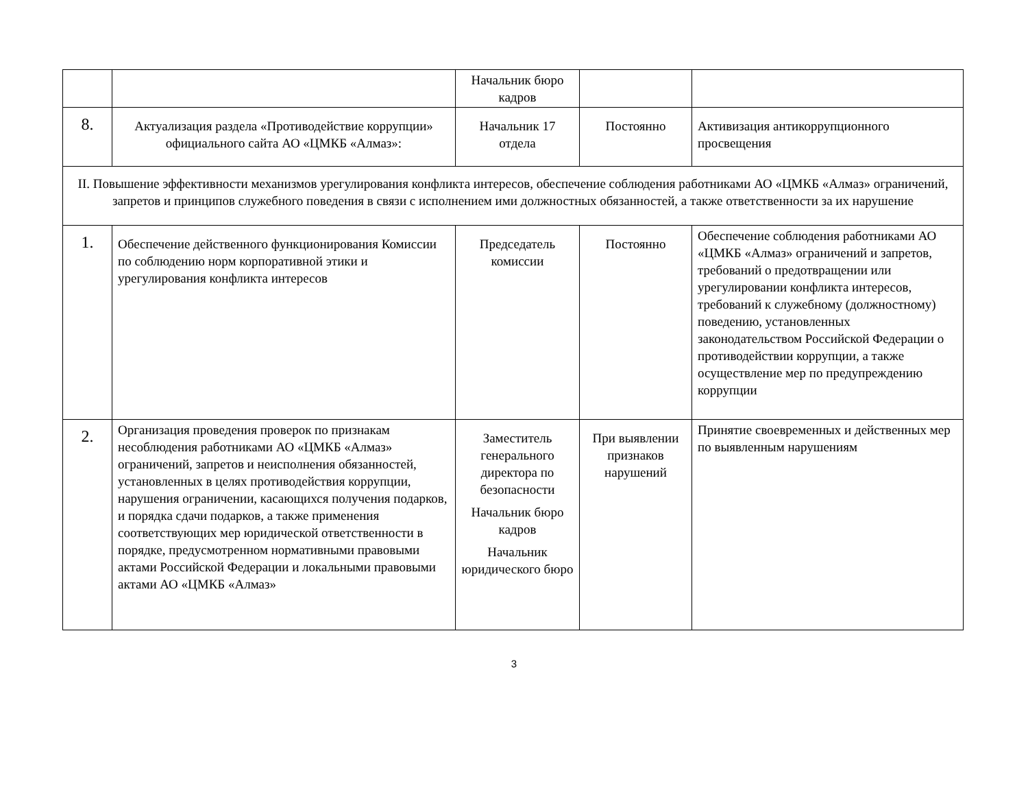| | | Начальник бюро кадров | | |
| 8. | Актуализация раздела «Противодействие коррупции» официального сайта АО «ЦМКБ «Алмаз»: | Начальник 17 отдела | Постоянно | Активизация антикоррупционного просвещения |
| II. Повышение эффективности механизмов урегулирования конфликта интересов, обеспечение соблюдения работниками АО «ЦМКБ «Алмаз» ограничений, запретов и принципов служебного поведения в связи с исполнением ими должностных обязанностей, а также ответственности за их нарушение | | | | |
| 1. | Обеспечение действенного функционирования Комиссии по соблюдению норм корпоративной этики и урегулирования конфликта интересов | Председатель комиссии | Постоянно | Обеспечение соблюдения работниками АО «ЦМКБ «Алмаз» ограничений и запретов, требований о предотвращении или урегулировании конфликта интересов, требований к служебному (должностному) поведению, установленных законодательством Российской Федерации о противодействии коррупции, а также осуществление мер по предупреждению коррупции |
| 2. | Организация проведения проверок по признакам несоблюдения работниками АО «ЦМКБ «Алмаз» ограничений, запретов и неисполнения обязанностей, установленных в целях противодействия коррупции, нарушения ограничении, касающихся получения подарков, и порядка сдачи подарков, а также применения соответствующих мер юридической ответственности в порядке, предусмотренном нормативными правовыми актами Российской Федерации и локальными правовыми актами АО «ЦМКБ «Алмаз» | Заместитель генерального директора по безопасности Начальник бюро кадров Начальник юридического бюро | При выявлении признаков нарушений | Принятие своевременных и действенных мер по выявленным нарушениям |
3